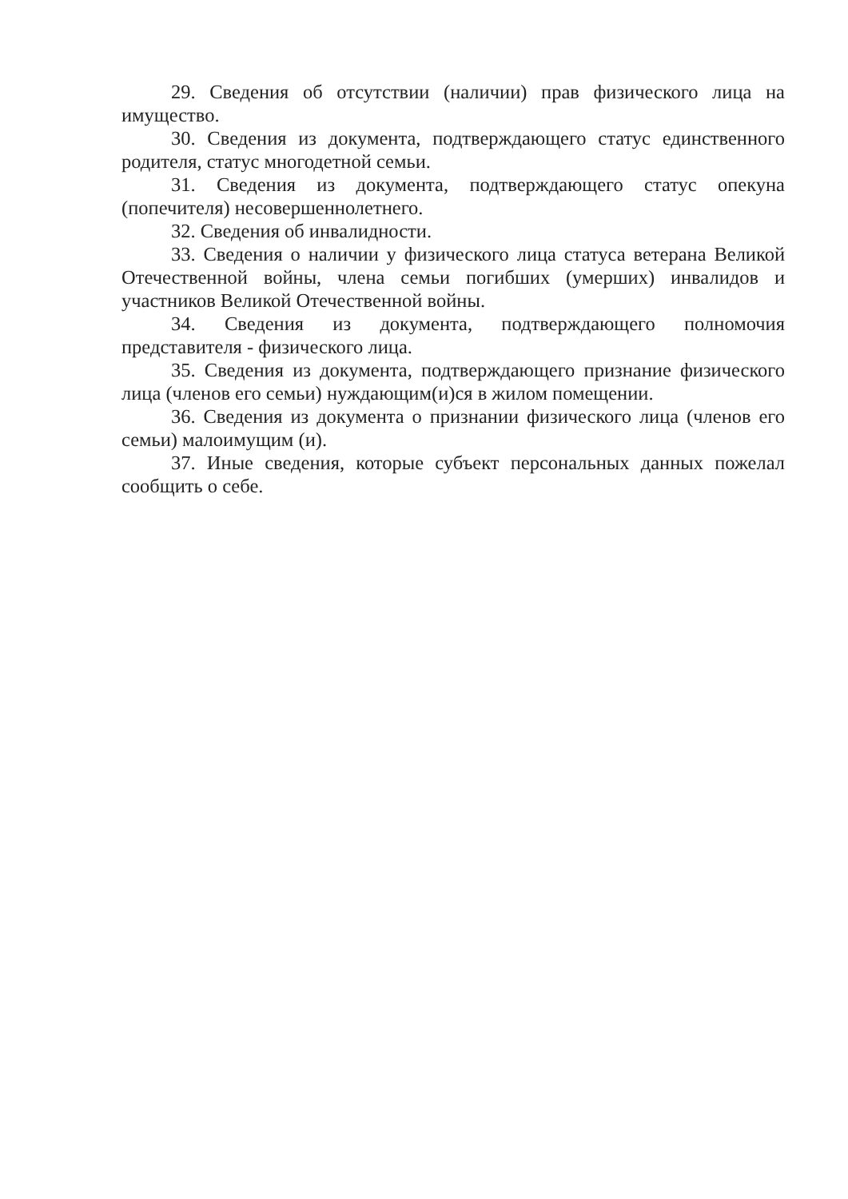29. Сведения об отсутствии (наличии) прав физического лица на имущество.
30. Сведения из документа, подтверждающего статус единственного родителя, статус многодетной семьи.
31. Сведения из документа, подтверждающего статус опекуна (попечителя) несовершеннолетнего.
32. Сведения об инвалидности.
33. Сведения о наличии у физического лица статуса ветерана Великой Отечественной войны, члена семьи погибших (умерших) инвалидов и участников Великой Отечественной войны.
34. Сведения из документа, подтверждающего полномочия представителя - физического лица.
35. Сведения из документа, подтверждающего признание физического лица (членов его семьи) нуждающим(и)ся в жилом помещении.
36. Сведения из документа о признании физического лица (членов его семьи) малоимущим (и).
37. Иные сведения, которые субъект персональных данных пожелал сообщить о себе.